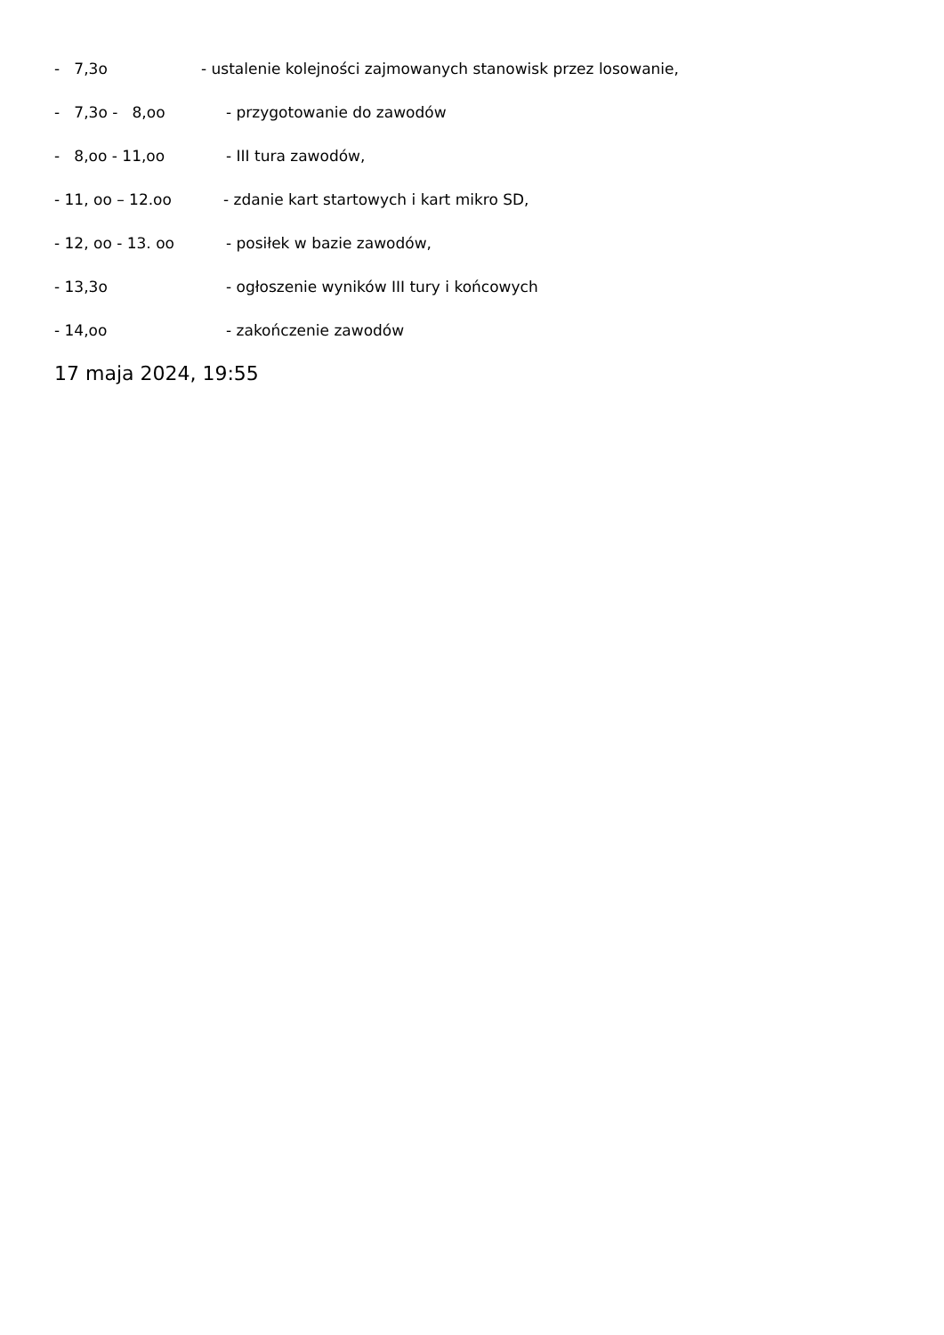- 7,3o - ustalenie kolejności zajmowanych stanowisk przez losowanie,
- 7,3o - 8,oo - przygotowanie do zawodów
- 8,oo - 11,oo - III tura zawodów,
- 11, oo – 12.oo - zdanie kart startowych i kart mikro SD,
- 12, oo - 13. oo - posiłek w bazie zawodów,
- 13,3o - ogłoszenie wyników III tury i końcowych
- 14,oo - zakończenie zawodów
17 maja 2024, 19:55